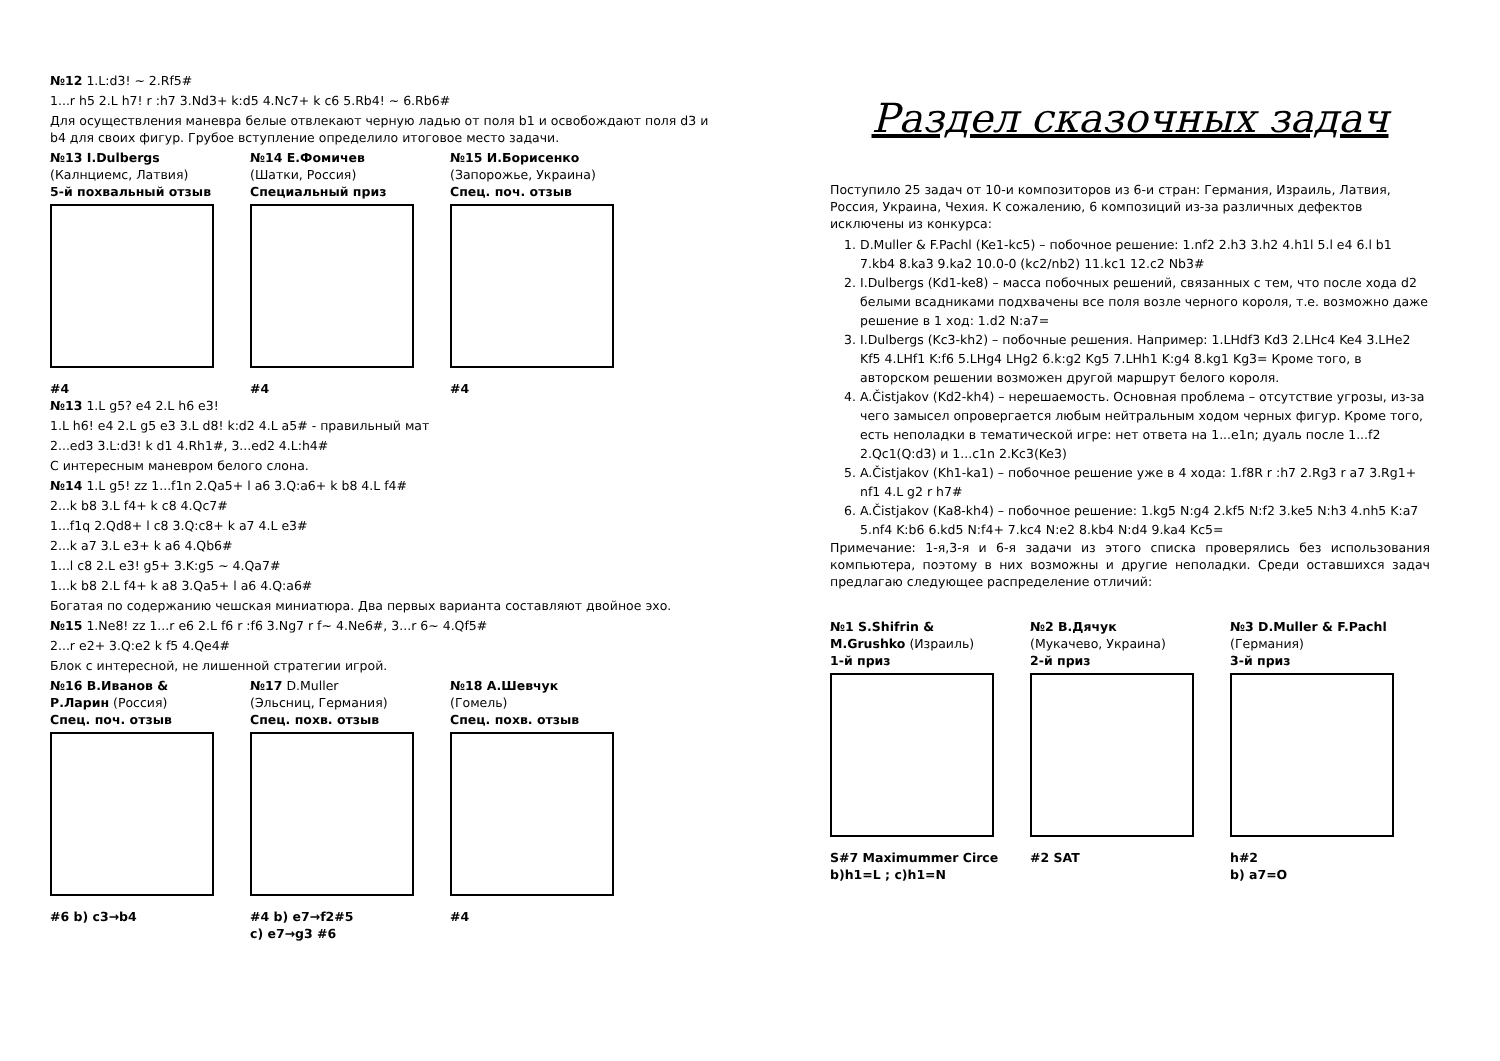№12 1.L:d3! ~ 2.Rf5#
1...r h5 2.L h7! r :h7 3.Nd3+ k:d5 4.Nc7+ k c6 5.Rb4! ~ 6.Rb6#
Для осуществления маневра белые отвлекают черную ладью от поля b1 и освобождают поля d3 и b4 для своих фигур. Грубое вступление определило итоговое место задачи.
№13 I.Dulbergs
(Калнциемс, Латвия)
5-й похвальный отзыв
#4
№14 Е.Фомичев
(Шатки, Россия)
Специальный приз
#4
№15 И.Борисенко
(Запорожье, Украина)
Спец. поч. отзыв
#4
№13 1.L g5? e4 2.L h6 e3!
1.L h6! e4 2.L g5 e3 3.L d8! k:d2 4.L a5# - правильный мат
2...ed3 3.L:d3! k d1 4.Rh1#, 3...ed2 4.L:h4#
С интересным маневром белого слона.
№14 1.L g5! zz 1...f1n 2.Qa5+ l a6 3.Q:a6+ k b8 4.L f4#
2...k b8 3.L f4+ k c8 4.Qc7#
1...f1q 2.Qd8+ l c8 3.Q:c8+ k a7 4.L e3#
2...k a7 3.L e3+ k a6 4.Qb6#
1...l c8 2.L e3! g5+ 3.K:g5 ~ 4.Qa7#
1...k b8 2.L f4+ k a8 3.Qa5+ l a6 4.Q:a6#
Богатая по содержанию чешская миниатюра. Два первых варианта составляют двойное эхо.
№15 1.Ne8! zz 1...r e6 2.L f6 r :f6 3.Ng7 r f~ 4.Ne6#, 3...r 6~ 4.Qf5#
2...r e2+ 3.Q:e2 k f5 4.Qe4#
Блок с интересной, не лишенной стратегии игрой.
№16 В.Иванов &
Р.Ларин (Россия)
Спец. поч. отзыв
#6 b) c3→b4
№17 D.Muller
(Эльсниц, Германия)
Спец. похв. отзыв
#4 b) e7→f2#5
c) e7→g3 #6
№18 А.Шевчук
(Гомель)
Спец. похв. отзыв
#4
Раздел сказочных задач
Поступило 25 задач от 10-и композиторов из 6-и стран: Германия, Израиль, Латвия, Россия, Украина, Чехия. К сожалению, 6 композиций из-за различных дефектов исключены из конкурса:
1. D.Muller & F.Pachl (Ke1-kc5) – побочное решение: 1.nf2 2.h3 3.h2 4.h1l 5.l e4 6.l b1 7.kb4 8.ka3 9.ka2 10.0-0 (kc2/nb2) 11.kc1 12.c2 Nb3#
2. I.Dulbergs (Kd1-ke8) – масса побочных решений, связанных с тем, что после хода d2 белыми всадниками подхвачены все поля возле черного короля, т.е. возможно даже решение в 1 ход: 1.d2 N:a7=
3. I.Dulbergs (Kc3-kh2) – побочные решения. Например: 1.LHdf3 Kd3 2.LHc4 Ke4 3.LHe2 Kf5 4.LHf1 K:f6 5.LHg4 LHg2 6.k:g2 Kg5 7.LHh1 K:g4 8.kg1 Kg3= Кроме того, в авторском решении возможен другой маршрут белого короля.
4. A.Čistjakov (Kd2-kh4) – нерешаемость. Основная проблема – отсутствие угрозы, из-за чего замысел опровергается любым нейтральным ходом черных фигур. Кроме того, есть неполадки в тематической игре: нет ответа на 1...e1n; дуаль после 1...f2 2.Qc1(Q:d3) и 1...c1n 2.Kc3(Ke3)
5. A.Čistjakov (Kh1-ka1) – побочное решение уже в 4 хода: 1.f8R r :h7 2.Rg3 r a7 3.Rg1+ nf1 4.L g2 r h7#
6. A.Čistjakov (Ka8-kh4) – побочное решение: 1.kg5 N:g4 2.kf5 N:f2 3.ke5 N:h3 4.nh5 K:a7 5.nf4 K:b6 6.kd5 N:f4+ 7.kc4 N:e2 8.kb4 N:d4 9.ka4 Kc5=
Примечание: 1-я,3-я и 6-я задачи из этого списка проверялись без использования компьютера, поэтому в них возможны и другие неполадки. Среди оставшихся задач предлагаю следующее распределение отличий:
№1 S.Shifrin &
M.Grushko (Израиль)
1-й приз
S#7 Maximummer Circe
b)h1=L ; c)h1=N
№2 В.Дячук
(Мукачево, Украина)
2-й приз
#2 SAT
№3 D.Muller & F.Pachl
(Германия)
3-й приз
h#2
b) a7=O